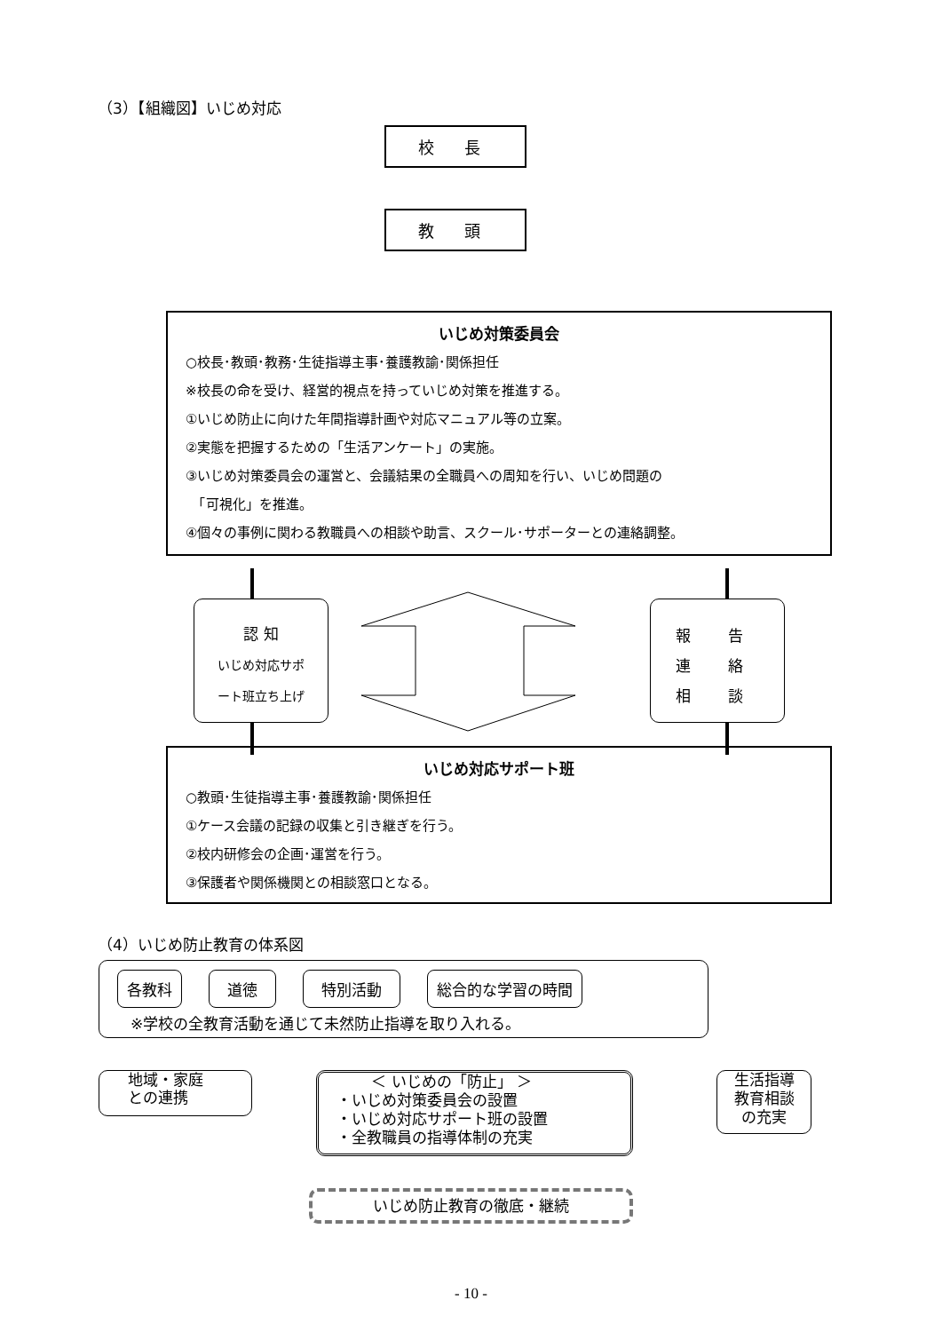（3）【組織図】いじめ対応
校 長
教 頭
いじめ対策委員会
○校長･教頭･教務･生徒指導主事･養護教諭･関係担任
※校長の命を受け、経営的視点を持っていじめ対策を推進する。
①いじめ防止に向けた年間指導計画や対応マニュアル等の立案。
②実態を把握するための「生活アンケート」の実施。
③いじめ対策委員会の運営と、会議結果の全職員への周知を行い、いじめ問題の
　「可視化」を推進。
④個々の事例に関わる教職員への相談や助言、スクール･サポーターとの連絡調整。
認 知
いじめ対応サポ
ート班立ち上げ
報 告
連 絡
相 談
いじめ対応サポート班
○教頭･生徒指導主事･養護教諭･関係担任
①ケース会議の記録の収集と引き継ぎを行う。
②校内研修会の企画･運営を行う。
③保護者や関係機関との相談窓口となる。
（4）いじめ防止教育の体系図
各教科 道徳 特別活動 総合的な学習の時間
※学校の全教育活動を通じて未然防止指導を取り入れる。
地域・家庭
との連携
　　 ＜ いじめの「防止」 ＞
・いじめ対策委員会の設置
・いじめ対応サポート班の設置
・全教職員の指導体制の充実
生活指導
教育相談
の充実
いじめ防止教育の徹底・継続
- 10 -